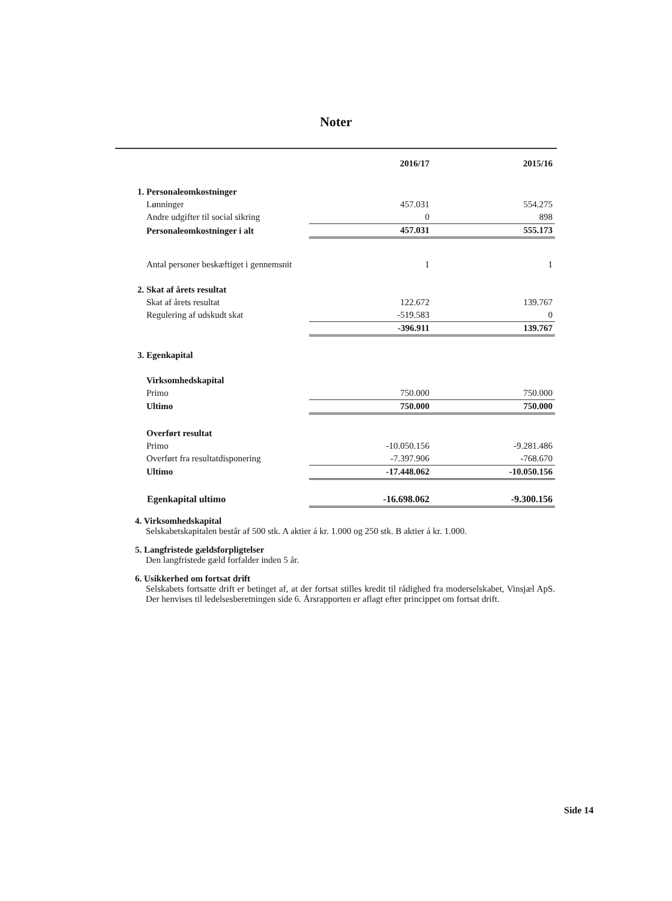Noter
| | 2016/17 | 2015/16 |
| --- | --- | --- |
| 1. Personaleomkostninger | | |
| Lønninger | 457.031 | 554.275 |
| Andre udgifter til social sikring | 0 | 898 |
| Personaleomkostninger i alt | 457.031 | 555.173 |
| Antal personer beskæftiget i gennemsnit | 1 | 1 |
| 2. Skat af årets resultat | | |
| Skat af årets resultat | 122.672 | 139.767 |
| Regulering af udskudt skat | -519.583 | 0 |
| | -396.911 | 139.767 |
| 3. Egenkapital | | |
| Virksomhedskapital | | |
| Primo | 750.000 | 750.000 |
| Ultimo | 750.000 | 750.000 |
| Overført resultat | | |
| Primo | -10.050.156 | -9.281.486 |
| Overført fra resultatdisponering | -7.397.906 | -768.670 |
| Ultimo | -17.448.062 | -10.050.156 |
| Egenkapital ultimo | -16.698.062 | -9.300.156 |
4. Virksomhedskapital
Selskabetskapitalen består af 500 stk. A aktier á kr. 1.000 og 250 stk. B aktier á kr. 1.000.
5. Langfristede gældsforpligtelser
Den langfristede gæld forfalder inden 5 år.
6. Usikkerhed om fortsat drift
Selskabets fortsatte drift er betinget af, at der fortsat stilles kredit til rådighed fra moderselskabet, Vinsjæl ApS. Der henvises til ledelsesberetningen side 6. Årsrapporten er aflagt efter princippet om fortsat drift.
Side 14